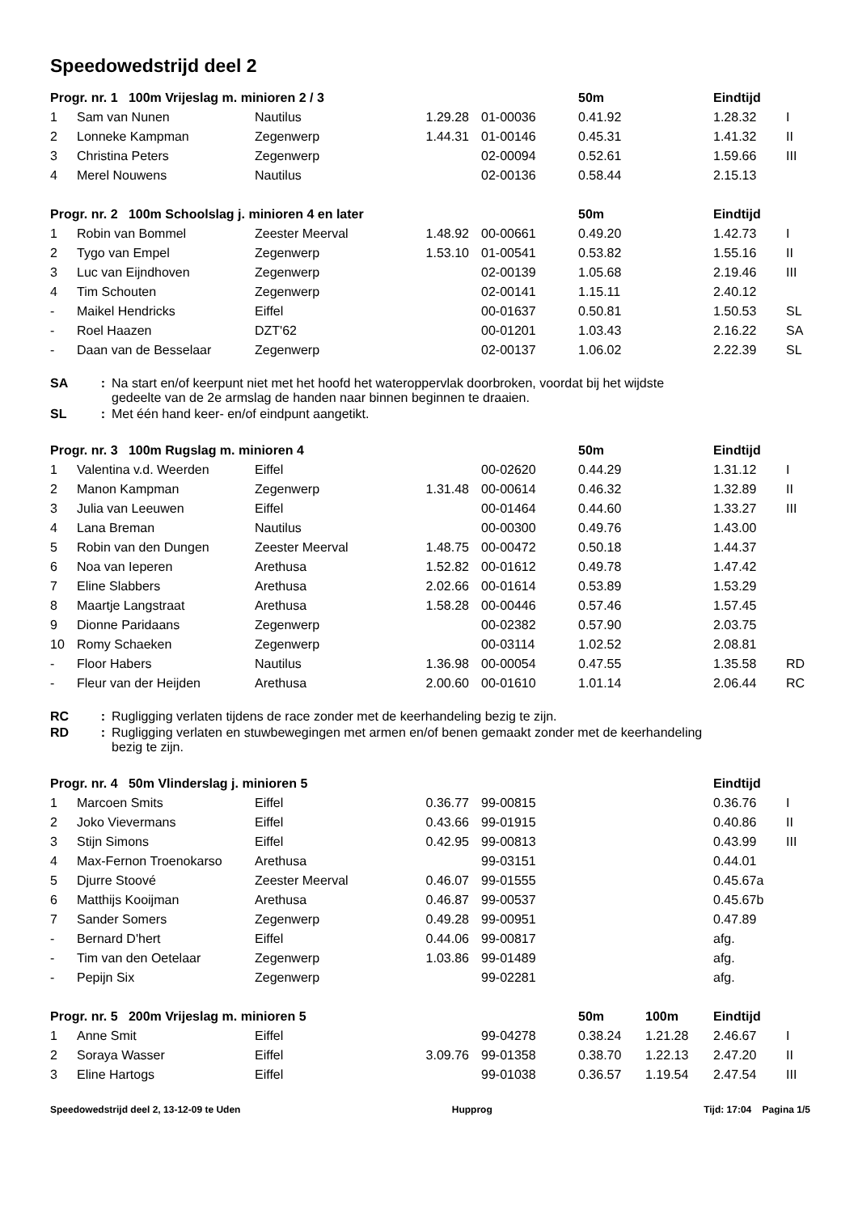Speedowedstrijd deel 2
| Progr. nr. 1 100m Vrijeslag m. minioren 2 / 3 | | | | | 50m | | Eindtijd | |
| --- | --- | --- | --- | --- | --- | --- | --- | --- |
| 1 | Sam van Nunen | Nautilus | 1.29.28 | 01-00036 | 0.41.92 | | 1.28.32 | I |
| 2 | Lonneke Kampman | Zegenwerp | 1.44.31 | 01-00146 | 0.45.31 | | 1.41.32 | II |
| 3 | Christina Peters | Zegenwerp | | 02-00094 | 0.52.61 | | 1.59.66 | III |
| 4 | Merel Nouwens | Nautilus | | 02-00136 | 0.58.44 | | 2.15.13 | |
| Progr. nr. 2 100m Schoolslag j. minioren 4 en later | | | | | 50m | | Eindtijd | |
| --- | --- | --- | --- | --- | --- | --- | --- | --- |
| 1 | Robin van Bommel | Zeester Meerval | 1.48.92 | 00-00661 | 0.49.20 | | 1.42.73 | I |
| 2 | Tygo van Empel | Zegenwerp | 1.53.10 | 01-00541 | 0.53.82 | | 1.55.16 | II |
| 3 | Luc van Eijndhoven | Zegenwerp | | 02-00139 | 1.05.68 | | 2.19.46 | III |
| 4 | Tim Schouten | Zegenwerp | | 02-00141 | 1.15.11 | | 2.40.12 | |
| - | Maikel Hendricks | Eiffel | | 00-01637 | 0.50.81 | | 1.50.53 | SL |
| - | Roel Haazen | DZT'62 | | 00-01201 | 1.03.43 | | 2.16.22 | SA |
| - | Daan van de Besselaar | Zegenwerp | | 02-00137 | 1.06.02 | | 2.22.39 | SL |
SA: Na start en/of keerpunt niet met het hoofd het wateroppervlak doorbroken, voordat bij het wijdste
gedeelte van de 2e armslag de handen naar binnen beginnen te draaien.
SL: Met één hand keer- en/of eindpunt aangetikt.
| Progr. nr. 3 100m Rugslag m. minioren 4 | | | | | 50m | | Eindtijd | |
| --- | --- | --- | --- | --- | --- | --- | --- | --- |
| 1 | Valentina v.d. Weerden | Eiffel | | 00-02620 | 0.44.29 | | 1.31.12 | I |
| 2 | Manon Kampman | Zegenwerp | 1.31.48 | 00-00614 | 0.46.32 | | 1.32.89 | II |
| 3 | Julia van Leeuwen | Eiffel | | 00-01464 | 0.44.60 | | 1.33.27 | III |
| 4 | Lana Breman | Nautilus | | 00-00300 | 0.49.76 | | 1.43.00 | |
| 5 | Robin van den Dungen | Zeester Meerval | 1.48.75 | 00-00472 | 0.50.18 | | 1.44.37 | |
| 6 | Noa van Ieperen | Arethusa | 1.52.82 | 00-01612 | 0.49.78 | | 1.47.42 | |
| 7 | Eline Slabbers | Arethusa | 2.02.66 | 00-01614 | 0.53.89 | | 1.53.29 | |
| 8 | Maartje Langstraat | Arethusa | 1.58.28 | 00-00446 | 0.57.46 | | 1.57.45 | |
| 9 | Dionne Paridaans | Zegenwerp | | 00-02382 | 0.57.90 | | 2.03.75 | |
| 10 | Romy Schaeken | Zegenwerp | | 00-03114 | 1.02.52 | | 2.08.81 | |
| - | Floor Habers | Nautilus | 1.36.98 | 00-00054 | 0.47.55 | | 1.35.58 | RD |
| - | Fleur van der Heijden | Arethusa | 2.00.60 | 00-01610 | 1.01.14 | | 2.06.44 | RC |
RC: Rugligging verlaten tijdens de race zonder met de keerhandeling bezig te zijn.
RD: Rugligging verlaten en stuwbewegingen met armen en/of benen gemaakt zonder met de keerhandeling
bezig te zijn.
| Progr. nr. 4 50m Vlinderslag j. minioren 5 | | | | | | | Eindtijd | |
| --- | --- | --- | --- | --- | --- | --- | --- | --- |
| 1 | Marcoen Smits | Eiffel | 0.36.77 | 99-00815 | | | 0.36.76 | I |
| 2 | Joko Vievermans | Eiffel | 0.43.66 | 99-01915 | | | 0.40.86 | II |
| 3 | Stijn Simons | Eiffel | 0.42.95 | 99-00813 | | | 0.43.99 | III |
| 4 | Max-Fernon Troenokarso | Arethusa | | 99-03151 | | | 0.44.01 | |
| 5 | Djurre Stoové | Zeester Meerval | 0.46.07 | 99-01555 | | | 0.45.67a | |
| 6 | Matthijs Kooijman | Arethusa | 0.46.87 | 99-00537 | | | 0.45.67b | |
| 7 | Sander Somers | Zegenwerp | 0.49.28 | 99-00951 | | | 0.47.89 | |
| - | Bernard D'hert | Eiffel | 0.44.06 | 99-00817 | | | afg. | |
| - | Tim van den Oetelaar | Zegenwerp | 1.03.86 | 99-01489 | | | afg. | |
| - | Pepijn Six | Zegenwerp | | 99-02281 | | | afg. | |
| Progr. nr. 5 200m Vrijeslag m. minioren 5 | | | | | 50m | 100m | Eindtijd | |
| --- | --- | --- | --- | --- | --- | --- | --- | --- |
| 1 | Anne Smit | Eiffel | | 99-04278 | 0.38.24 | 1.21.28 | 2.46.67 | I |
| 2 | Soraya Wasser | Eiffel | 3.09.76 | 99-01358 | 0.38.70 | 1.22.13 | 2.47.20 | II |
| 3 | Eline Hartogs | Eiffel | | 99-01038 | 0.36.57 | 1.19.54 | 2.47.54 | III |
Speedowedstrijd deel 2, 13-12-09 te Uden Hupprog Tijd: 17:04 Pagina 1/5